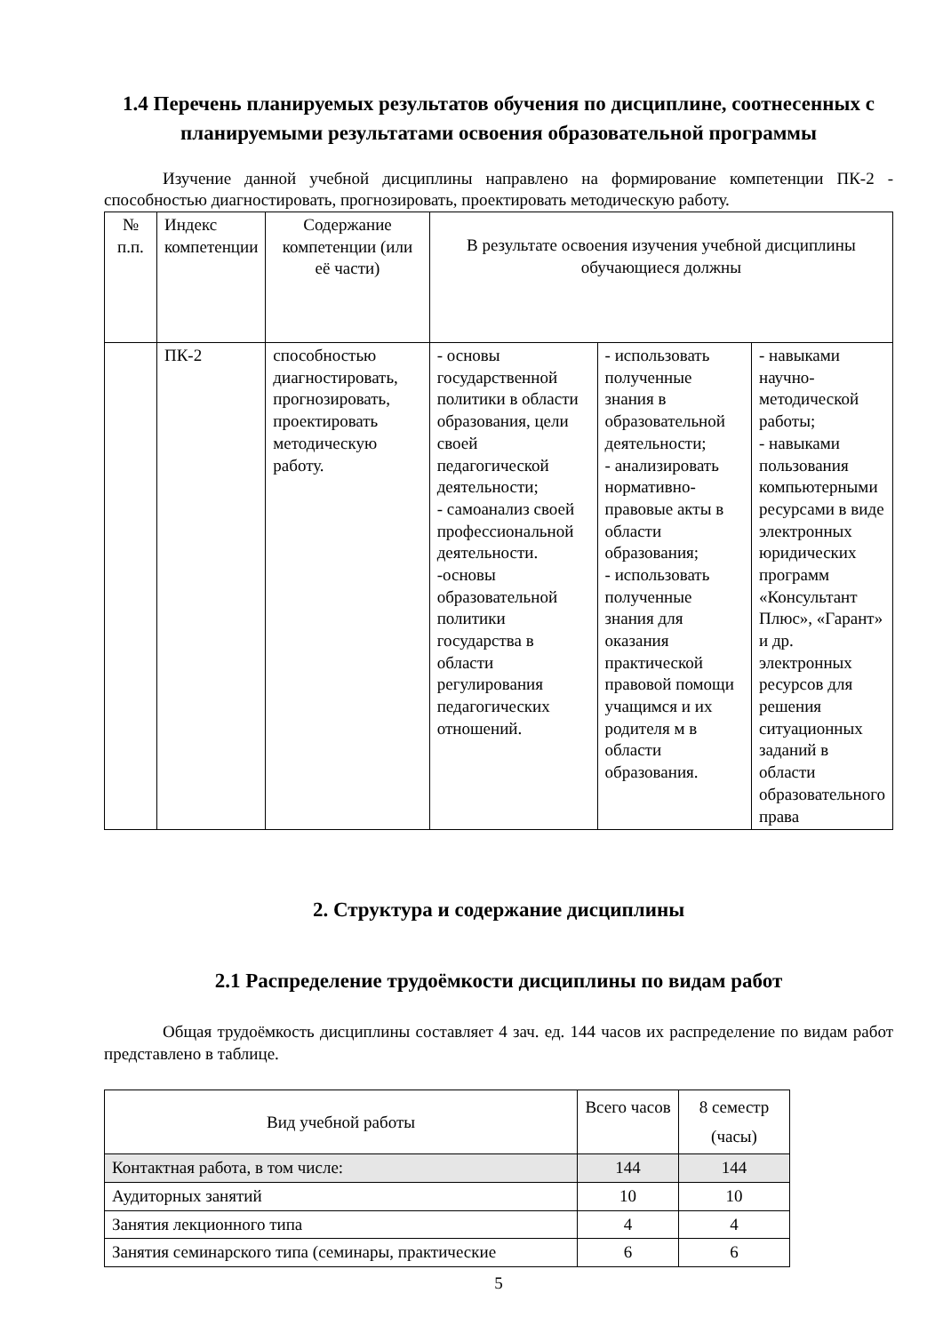1.4 Перечень планируемых результатов обучения по дисциплине, соотнесенных с планируемыми результатами освоения образовательной программы
Изучение данной учебной дисциплины направлено на формирование компетенции ПК-2 - способностью диагностировать, прогнозировать, проектировать методическую работу.
| № п.п. | Индекс компетенции | Содержание компетенции (или её части) | В результате освоения изучения учебной дисциплины обучающиеся должны | | |
| --- | --- | --- | --- | --- | --- |
| | ПК-2 | способностью диагностировать, прогнозировать, проектировать методическую работу. | - основы государственной политики в области образования, цели своей педагогической деятельности; - самоанализ своей профессиональной деятельности. -основы образовательной политики государства в области регулирования педагогических отношений. | - использовать полученные знания в образовательной деятельности; - анализировать нормативно-правовые акты в области образования; - использовать полученные знания для оказания практической правовой помощи учащимся и их родителя м в области образования. | - навыками научно-методической работы; - навыками пользования компьютерными ресурсами в виде электронных юридических программ «Консультант Плюс», «Гарант» и др. электронных ресурсов для решения ситуационных заданий в области образовательного права |
2. Структура и содержание дисциплины
2.1 Распределение трудоёмкости дисциплины по видам работ
Общая трудоёмкость дисциплины составляет 4 зач. ед. 144 часов их распределение по видам работ представлено в таблице.
| Вид учебной работы | Всего часов | 8 семестр (часы) |
| --- | --- | --- |
| Контактная работа, в том числе: | 144 | 144 |
| Аудиторных занятий | 10 | 10 |
| Занятия лекционного типа | 4 | 4 |
| Занятия семинарского типа (семинары, практические | 6 | 6 |
5